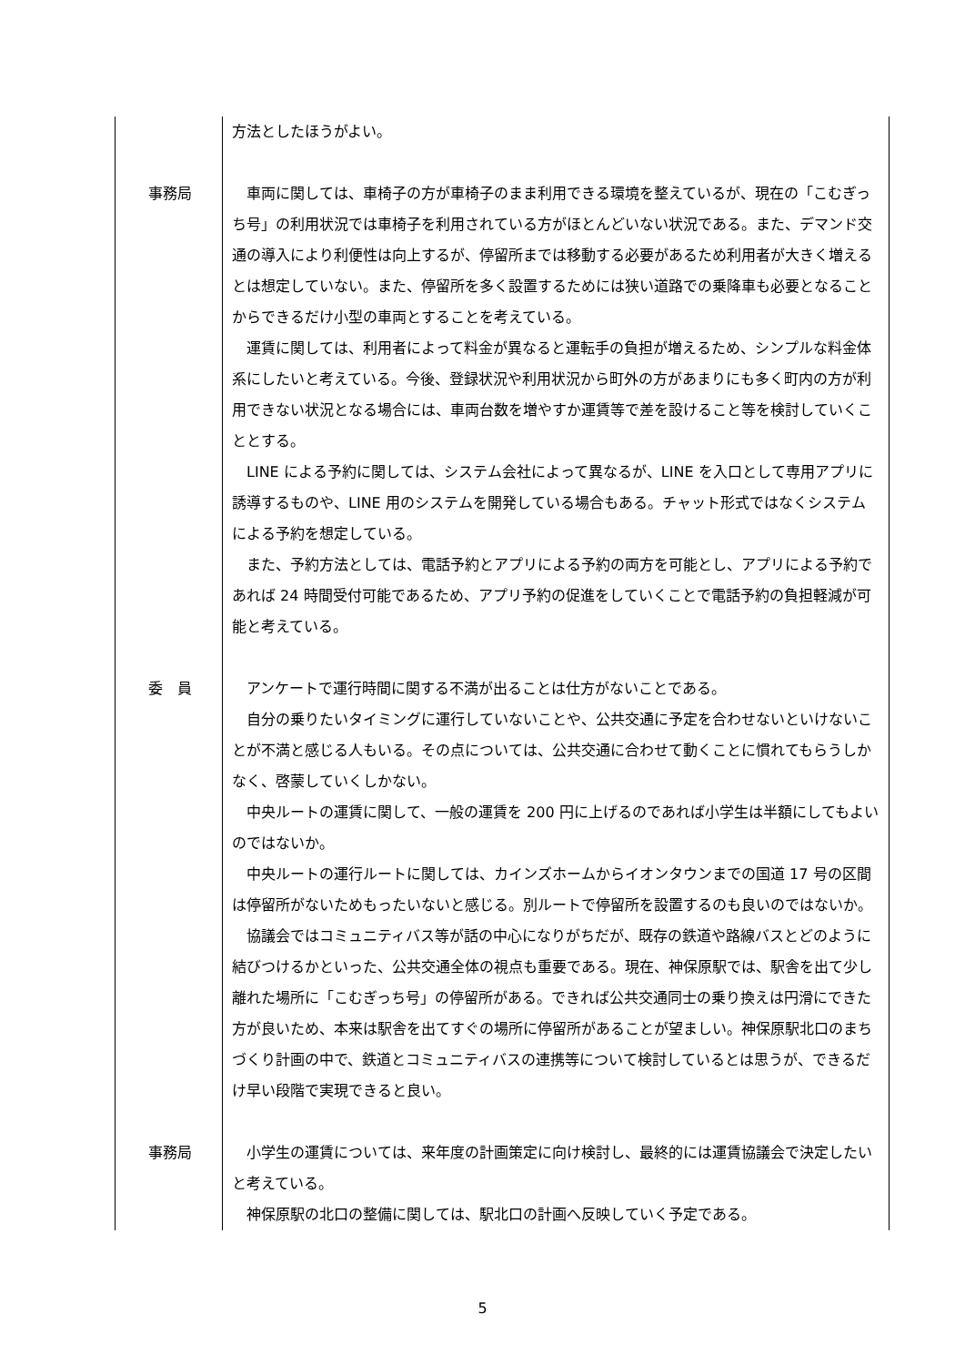| | 方法としたほうがよい。 |
| 事務局 | 車両に関しては、車椅子の方が車椅子のまま利用できる環境を整えているが、現在の「こむぎっち号」の利用状況では車椅子を利用されている方がほとんどいない状況である。また、デマンド交通の導入により利便性は向上するが、停留所までは移動する必要があるため利用者が大きく増えるとは想定していない。また、停留所を多く設置するためには狭い道路での乗降車も必要となることからできるだけ小型の車両とすることを考えている。 運賃に関しては、利用者によって料金が異なると運転手の負担が増えるため、シンプルな料金体系にしたいと考えている。今後、登録状況や利用状況から町外の方があまりにも多く町内の方が利用できない状況となる場合には、車両台数を増やすか運賃等で差を設けること等を検討していくこととする。 LINE による予約に関しては、システム会社によって異なるが、LINE を入口として専用アプリに誘導するものや、LINE 用のシステムを開発している場合もある。チャット形式ではなくシステムによる予約を想定している。 また、予約方法としては、電話予約とアプリによる予約の両方を可能とし、アプリによる予約であれば 24 時間受付可能であるため、アプリ予約の促進をしていくことで電話予約の負担軽減が可能と考えている。 |
| 委 員 | アンケートで運行時間に関する不満が出ることは仕方がないことである。 自分の乗りたいタイミングに運行していないことや、公共交通に予定を合わせないといけないことが不満と感じる人もいる。その点については、公共交通に合わせて動くことに慣れてもらうしかなく、啓蒙していくしかない。 中央ルートの運賃に関して、一般の運賃を 200 円に上げるのであれば小学生は半額にしてもよいのではないか。 中央ルートの運行ルートに関しては、カインズホームからイオンタウンまでの国道 17 号の区間は停留所がないためもったいないと感じる。別ルートで停留所を設置するのも良いのではないか。 協議会ではコミュニティバス等が話の中心になりがちだが、既存の鉄道や路線バスとどのように結びつけるかといった、公共交通全体の視点も重要である。現在、神保原駅では、駅舎を出て少し離れた場所に「こむぎっち号」の停留所がある。できれば公共交通同士の乗り換えは円滑にできた方が良いため、本来は駅舎を出てすぐの場所に停留所があることが望ましい。神保原駅北口のまちづくり計画の中で、鉄道とコミュニティバスの連携等について検討しているとは思うが、できるだけ早い段階で実現できると良い。 |
| 事務局 | 小学生の運賃については、来年度の計画策定に向け検討し、最終的には運賃協議会で決定したいと考えている。 神保原駅の北口の整備に関しては、駅北口の計画へ反映していく予定である。 |
5